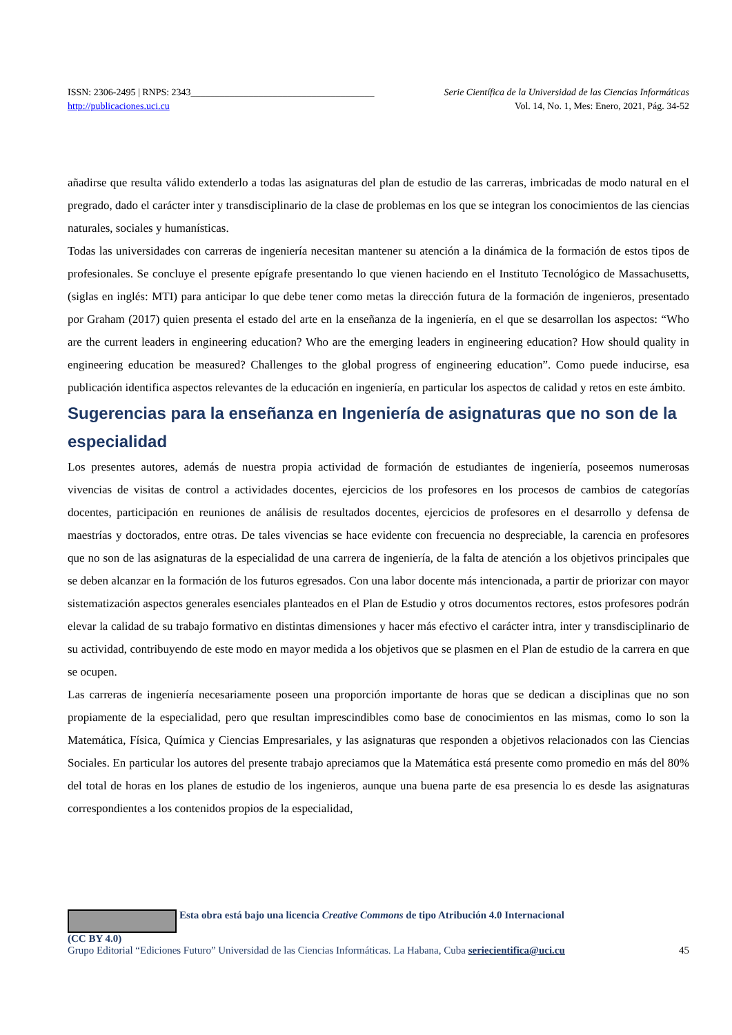ISSN: 2306-2495 | RNPS: 2343______________________________________ Serie Científica de la Universidad de las Ciencias Informáticas
http://publicaciones.uci.cu Vol. 14, No. 1, Mes: Enero, 2021, Pág. 34-52
añadirse que resulta válido extenderlo a todas las asignaturas del plan de estudio de las carreras, imbricadas de modo natural en el pregrado, dado el carácter inter y transdisciplinario de la clase de problemas en los que se integran los conocimientos de las ciencias naturales, sociales y humanísticas.
Todas las universidades con carreras de ingeniería necesitan mantener su atención a la dinámica de la formación de estos tipos de profesionales. Se concluye el presente epígrafe presentando lo que vienen haciendo en el Instituto Tecnológico de Massachusetts, (siglas en inglés: MTI) para anticipar lo que debe tener como metas la dirección futura de la formación de ingenieros, presentado por Graham (2017) quien presenta el estado del arte en la enseñanza de la ingeniería, en el que se desarrollan los aspectos: “Who are the current leaders in engineering education? Who are the emerging leaders in engineering education? How should quality in engineering education be measured? Challenges to the global progress of engineering education”. Como puede inducirse, esa publicación identifica aspectos relevantes de la educación en ingeniería, en particular los aspectos de calidad y retos en este ámbito.
Sugerencias para la enseñanza en Ingeniería de asignaturas que no son de la especialidad
Los presentes autores, además de nuestra propia actividad de formación de estudiantes de ingeniería, poseemos numerosas vivencias de visitas de control a actividades docentes, ejercicios de los profesores en los procesos de cambios de categorías docentes, participación en reuniones de análisis de resultados docentes, ejercicios de profesores en el desarrollo y defensa de maestrías y doctorados, entre otras. De tales vivencias se hace evidente con frecuencia no despreciable, la carencia en profesores que no son de las asignaturas de la especialidad de una carrera de ingeniería, de la falta de atención a los objetivos principales que se deben alcanzar en la formación de los futuros egresados. Con una labor docente más intencionada, a partir de priorizar con mayor sistematización aspectos generales esenciales planteados en el Plan de Estudio y otros documentos rectores, estos profesores podrán elevar la calidad de su trabajo formativo en distintas dimensiones y hacer más efectivo el carácter intra, inter y transdisciplinario de su actividad, contribuyendo de este modo en mayor medida a los objetivos que se plasmen en el Plan de estudio de la carrera en que se ocupen.
Las carreras de ingeniería necesariamente poseen una proporción importante de horas que se dedican a disciplinas que no son propiamente de la especialidad, pero que resultan imprescindibles como base de conocimientos en las mismas, como lo son la Matemática, Física, Química y Ciencias Empresariales, y las asignaturas que responden a objetivos relacionados con las Ciencias Sociales. En particular los autores del presente trabajo apreciamos que la Matemática está presente como promedio en más del 80% del total de horas en los planes de estudio de los ingenieros, aunque una buena parte de esa presencia lo es desde las asignaturas correspondientes a los contenidos propios de la especialidad,
Esta obra está bajo una licencia Creative Commons de tipo Atribución 4.0 Internacional
(CC BY 4.0)
Grupo Editorial “Ediciones Futuro” Universidad de las Ciencias Informáticas. La Habana, Cuba seriecientifica@uci.cu 45